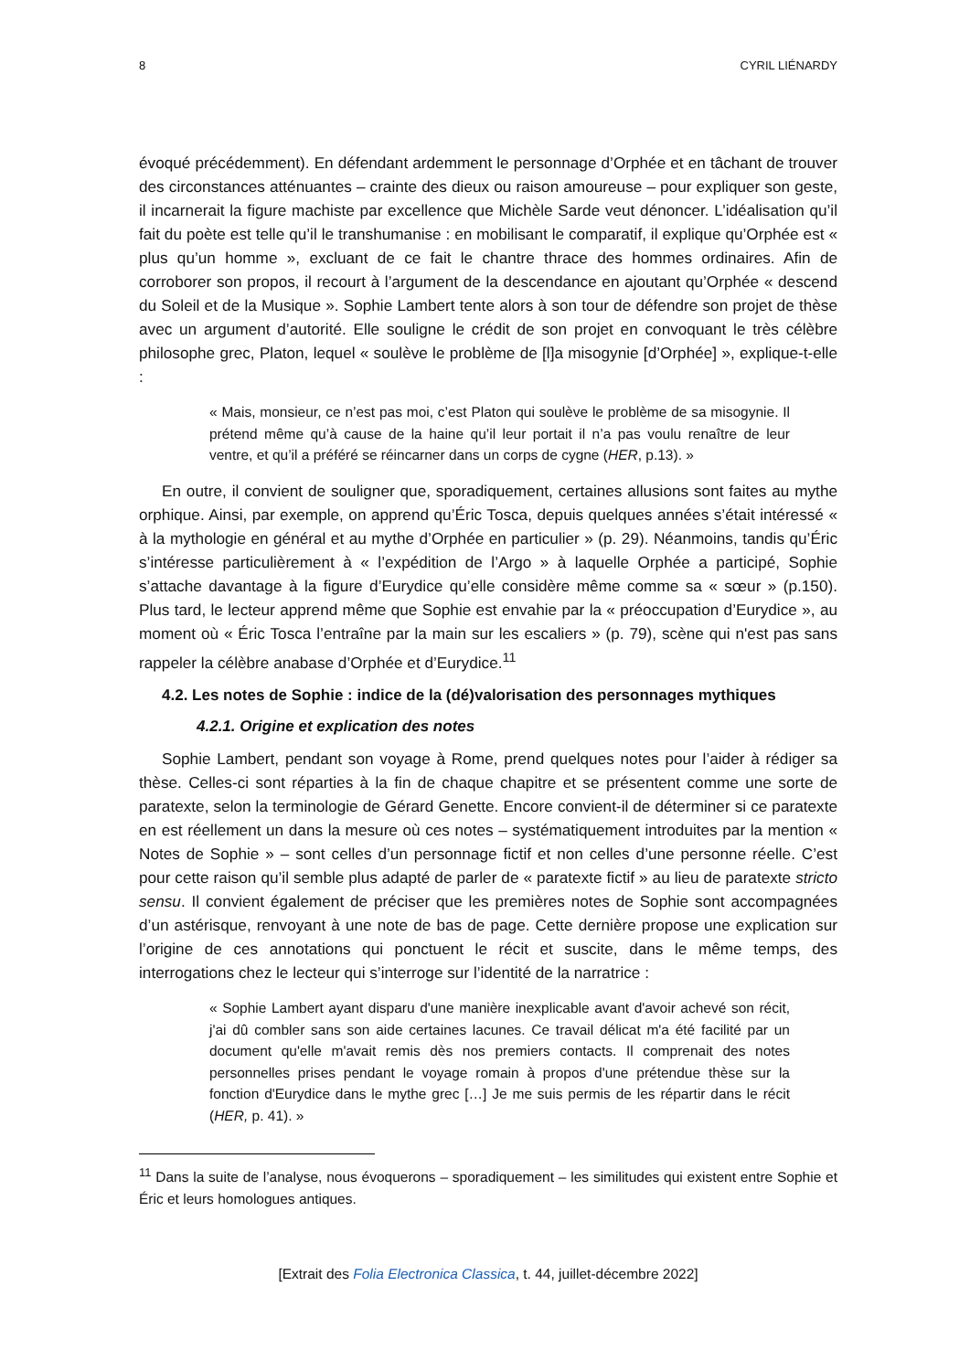8 CYRIL LIÉNARDY
évoqué précédemment). En défendant ardemment le personnage d’Orphée et en tâchant de trouver des circonstances atténuantes – crainte des dieux ou raison amoureuse – pour expliquer son geste, il incarnerait la figure machiste par excellence que Michèle Sarde veut dénoncer. L’idéalisation qu’il fait du poète est telle qu’il le transhumanise : en mobilisant le comparatif, il explique qu’Orphée est « plus qu’un homme », excluant de ce fait le chantre thrace des hommes ordinaires. Afin de corroborer son propos, il recourt à l’argument de la descendance en ajoutant qu’Orphée « descend du Soleil et de la Musique ». Sophie Lambert tente alors à son tour de défendre son projet de thèse avec un argument d’autorité. Elle souligne le crédit de son projet en convoquant le très célèbre philosophe grec, Platon, lequel « soulève le problème de [l]a misogynie [d’Orphée] », explique-t-elle :
« Mais, monsieur, ce n’est pas moi, c’est Platon qui soulève le problème de sa misogynie. Il prétend même qu’à cause de la haine qu’il leur portait il n’a pas voulu renaître de leur ventre, et qu’il a préféré se réincarner dans un corps de cygne (HER, p.13). »
En outre, il convient de souligner que, sporadiquement, certaines allusions sont faites au mythe orphique. Ainsi, par exemple, on apprend qu’Éric Tosca, depuis quelques années s’était intéressé « à la mythologie en général et au mythe d’Orphée en particulier » (p. 29). Néanmoins, tandis qu’Éric s’intéresse particulièrement à « l’expédition de l’Argo » à laquelle Orphée a participé, Sophie s’attache davantage à la figure d’Eurydice qu’elle considère même comme sa « sœur » (p.150). Plus tard, le lecteur apprend même que Sophie est envahie par la « préoccupation d’Eurydice », au moment où « Éric Tosca l’entraîne par la main sur les escaliers » (p. 79), scène qui n'est pas sans rappeler la célèbre anabase d’Orphée et d’Eurydice.<sup>11</sup>
4.2. Les notes de Sophie : indice de la (dé)valorisation des personnages mythiques
4.2.1. Origine et explication des notes
Sophie Lambert, pendant son voyage à Rome, prend quelques notes pour l’aider à rédiger sa thèse. Celles-ci sont réparties à la fin de chaque chapitre et se présentent comme une sorte de paratexte, selon la terminologie de Gérard Genette. Encore convient-il de déterminer si ce paratexte en est réellement un dans la mesure où ces notes – systématiquement introduites par la mention « Notes de Sophie » – sont celles d’un personnage fictif et non celles d’une personne réelle. C’est pour cette raison qu’il semble plus adapté de parler de « paratexte fictif » au lieu de paratexte stricto sensu. Il convient également de préciser que les premières notes de Sophie sont accompagnées d’un astérisque, renvoyant à une note de bas de page. Cette dernière propose une explication sur l’origine de ces annotations qui ponctuent le récit et suscite, dans le même temps, des interrogations chez le lecteur qui s’interroge sur l’identité de la narratrice :
« Sophie Lambert ayant disparu d'une manière inexplicable avant d'avoir achevé son récit, j'ai dû combler sans son aide certaines lacunes. Ce travail délicat m'a été facilité par un document qu'elle m'avait remis dès nos premiers contacts. Il comprenait des notes personnelles prises pendant le voyage romain à propos d'une prétendue thèse sur la fonction d'Eurydice dans le mythe grec […] Je me suis permis de les répartir dans le récit (HER, p. 41). »
<sup>11</sup> Dans la suite de l’analyse, nous évoquerons – sporadiquement – les similitudes qui existent entre Sophie et Éric et leurs homologues antiques.
[Extrait des Folia Electronica Classica, t. 44, juillet-décembre 2022]